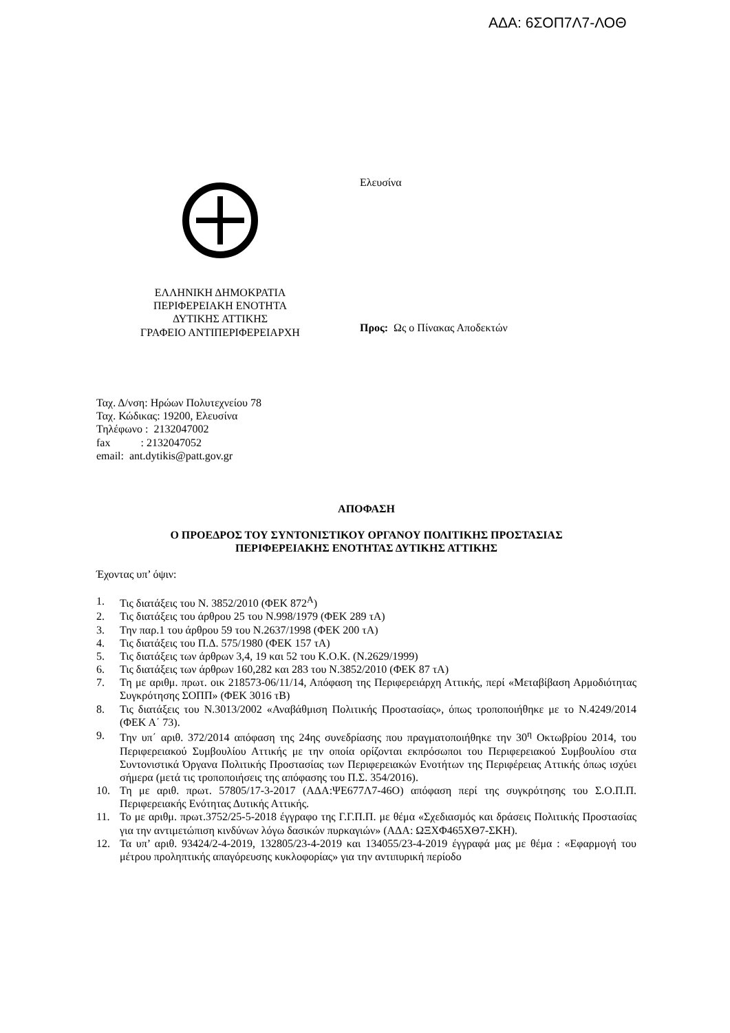ΑΔΑ: 6ΣΟΠ7Λ7-ΛΟΘ
ΕΛΛΗΝΙΚΗ ΔΗΜΟΚΡΑΤΙΑ
ΠΕΡΙΦΕΡΕΙΑΚΗ ΕΝΟΤΗΤΑ
ΔΥΤΙΚΗΣ ΑΤΤΙΚΗΣ
ΓΡΑΦΕΙΟ ΑΝΤΙΠΕΡΙΦΕΡΕΙΑΡΧΗ
Ελευσίνα
Προς: Ως ο Πίνακας Αποδεκτών
Ταχ. Δ/νση: Ηρώων Πολυτεχνείου 78
Ταχ. Κώδικας: 19200, Ελευσίνα
Τηλέφωνο : 2132047002
fax : 2132047052
email: ant.dytikis@patt.gov.gr
ΑΠΟΦΑΣΗ
Ο ΠΡΟΕΔΡΟΣ ΤΟΥ ΣΥΝΤΟΝΙΣΤΙΚΟΥ ΟΡΓΑΝΟΥ ΠΟΛΙΤΙΚΗΣ ΠΡΟΣΤΑΣΙΑΣ
ΠΕΡΙΦΕΡΕΙΑΚΗΣ ΕΝΟΤΗΤΑΣ ΔΥΤΙΚΗΣ ΑΤΤΙΚΗΣ
Έχοντας υπ’ όψιν:
1. Τις διατάξεις του Ν. 3852/2010 (ΦΕΚ 872<sup>Α</sup>)
2. Τις διατάξεις του άρθρου 25 του Ν.998/1979 (ΦΕΚ 289 τΑ)
3. Την παρ.1 του άρθρου 59 του Ν.2637/1998 (ΦΕΚ 200 τΑ)
4. Τις διατάξεις του Π.Δ. 575/1980 (ΦΕΚ 157 τΑ)
5. Τις διατάξεις των άρθρων 3,4, 19 και 52 του Κ.Ο.Κ. (Ν.2629/1999)
6. Τις διατάξεις των άρθρων 160,282 και 283 του Ν.3852/2010 (ΦΕΚ 87 τΑ)
7. Τη με αριθμ. πρωτ. οικ 218573-06/11/14, Απόφαση της Περιφερειάρχη Αττικής, περί «Μεταβίβαση Αρμοδιότητας Συγκρότησης ΣΟΠΠ» (ΦΕΚ 3016 τΒ)
8. Τις διατάξεις του Ν.3013/2002 «Αναβάθμιση Πολιτικής Προστασίας», όπως τροποποιήθηκε με το Ν.4249/2014 (ΦΕΚ Α΄ 73).
9. Την υπ΄ αριθ. 372/2014 απόφαση της 24ης συνεδρίασης που πραγματοποιήθηκε την 30<sup>η</sup> Οκτωβρίου 2014, του Περιφερειακού Συμβουλίου Αττικής με την οποία ορίζονται εκπρόσωποι του Περιφερειακού Συμβουλίου στα Συντονιστικά Όργανα Πολιτικής Προστασίας των Περιφερειακών Ενοτήτων της Περιφέρειας Αττικής όπως ισχύει σήμερα (μετά τις τροποποιήσεις της απόφασης του Π.Σ. 354/2016).
10. Τη με αριθ. πρωτ. 57805/17-3-2017 (ΑΔΑ:ΨΕ677Λ7-46Ο) απόφαση περί της συγκρότησης του Σ.Ο.Π.Π. Περιφερειακής Ενότητας Δυτικής Αττικής.
11. Το με αριθμ. πρωτ.3752/25-5-2018 έγγραφο της Γ.Γ.Π.Π. με θέμα «Σχεδιασμός και δράσεις Πολιτικής Προστασίας για την αντιμετώπιση κινδύνων λόγω δασικών πυρκαγιών» (ΑΔΑ: ΩΞΧΦ465ΧΘ7-ΣΚΗ).
12. Τα υπ’ αριθ. 93424/2-4-2019, 132805/23-4-2019 και 134055/23-4-2019 έγγραφά μας με θέμα : «Εφαρμογή του μέτρου προληπτικής απαγόρευσης κυκλοφορίας» για την αντιπυρική περίοδο